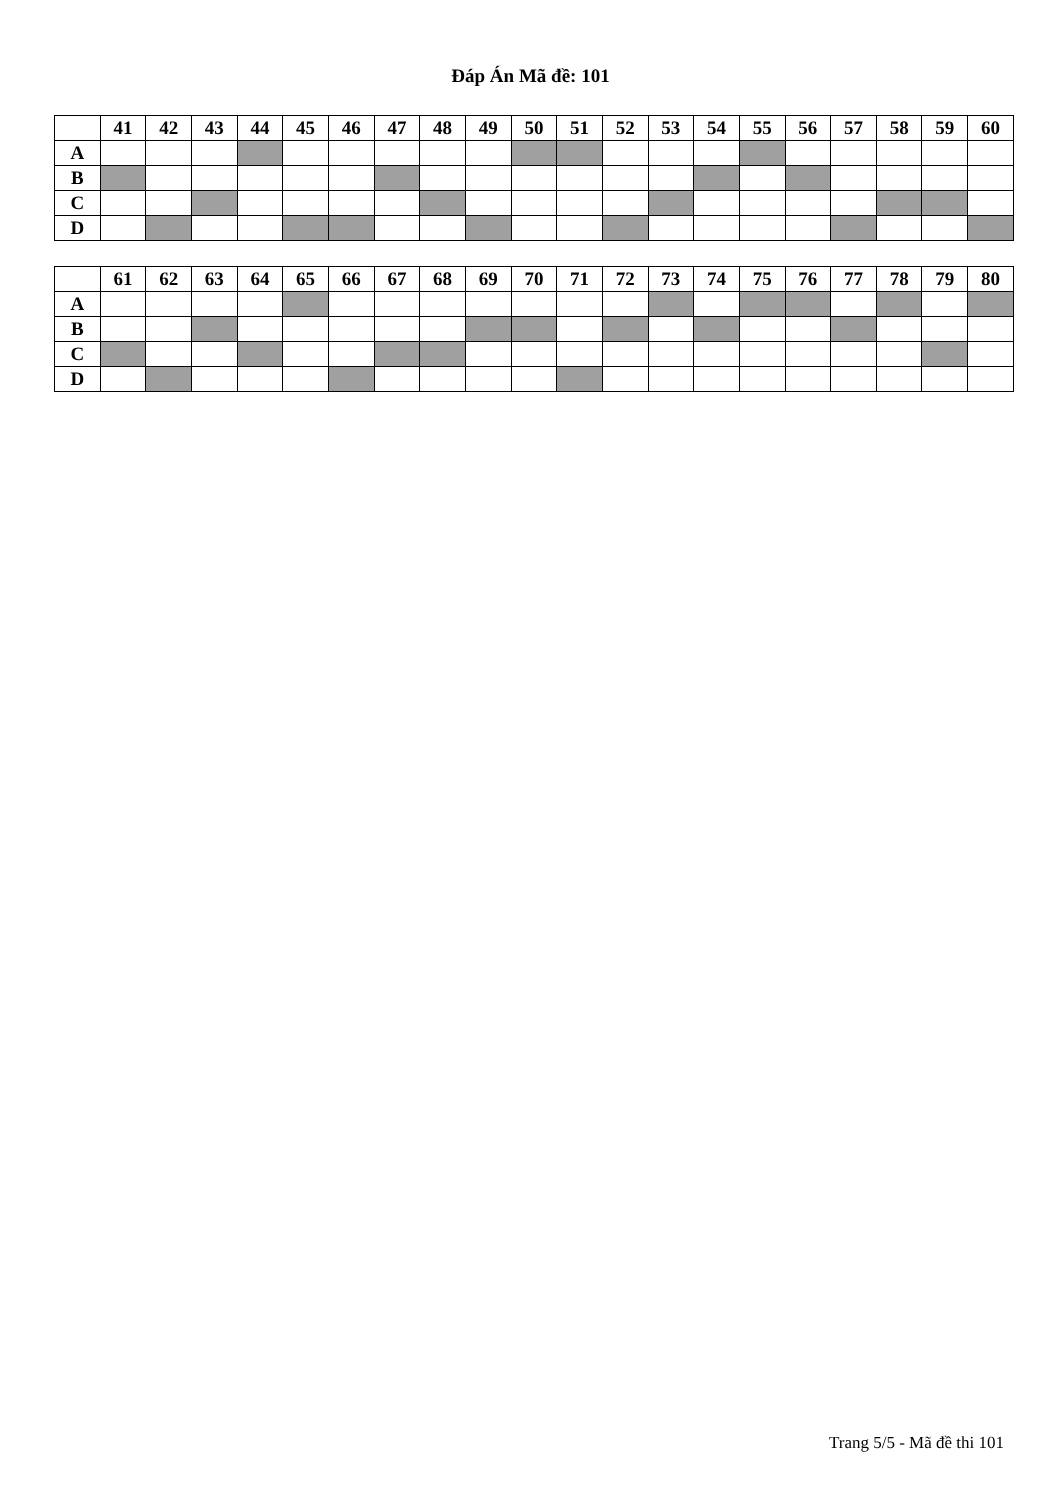Đáp Án Mã đề: 101
| | 41 | 42 | 43 | 44 | 45 | 46 | 47 | 48 | 49 | 50 | 51 | 52 | 53 | 54 | 55 | 56 | 57 | 58 | 59 | 60 |
| --- | --- | --- | --- | --- | --- | --- | --- | --- | --- | --- | --- | --- | --- | --- | --- | --- | --- | --- | --- | --- |
| A | | | | | | | | | | | | | | | | | | | | |
| B | | | | | | | | | | | | | | | | | | | | |
| C | | | | | | | | | | | | | | | | | | | | |
| D | | | | | | | | | | | | | | | | | | | | |
| | 61 | 62 | 63 | 64 | 65 | 66 | 67 | 68 | 69 | 70 | 71 | 72 | 73 | 74 | 75 | 76 | 77 | 78 | 79 | 80 |
| --- | --- | --- | --- | --- | --- | --- | --- | --- | --- | --- | --- | --- | --- | --- | --- | --- | --- | --- | --- | --- |
| A | | | | | | | | | | | | | | | | | | | | |
| B | | | | | | | | | | | | | | | | | | | | |
| C | | | | | | | | | | | | | | | | | | | | |
| D | | | | | | | | | | | | | | | | | | | | |
Trang 5/5 - Mã đề thi 101